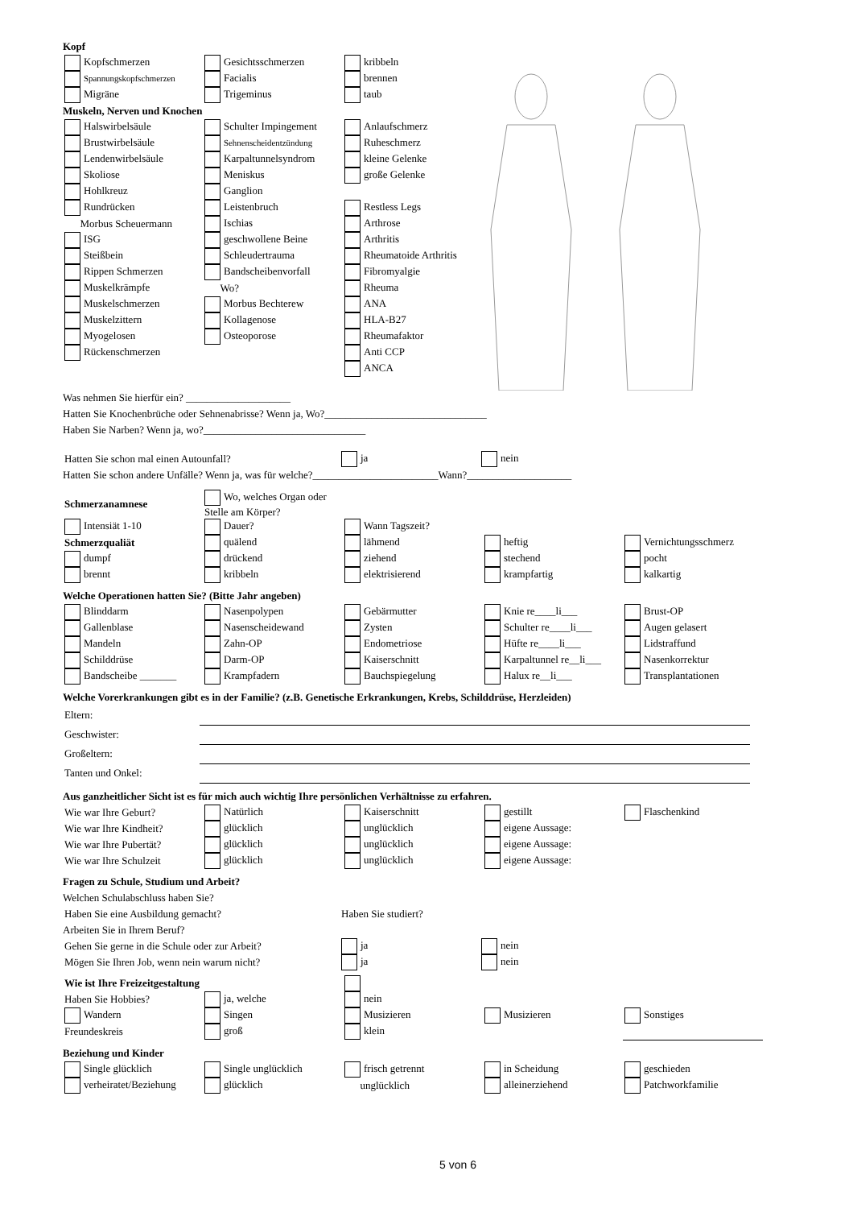Kopf
| Kopfschmerzen | Gesichtsschmerzen | kribbeln |
| Spannungskopfschmerzen | Facialis | brennen |
| Migräne | Trigeminus | taub |
Muskeln, Nerven und Knochen
| Halswirbelsäule | Schulter Impingement | Anlaufschmerz |
| Brustwirbelsäule | Sehnenscheidentzündung | Ruheschmerz |
| Lendenwirbelsäule | Karpaltunnelsyndrom | kleine Gelenke |
| Skoliose | Meniskus | große Gelenke |
| Hohlkreuz | Ganglion | |
| Rundrücken | Leistenbruch | Restless Legs |
| Morbus Scheuermann | Ischias | Arthrose |
| ISG | geschwollene Beine | Arthritis |
| Steißbein | Schleudertrauma | Rheumatoide Arthritis |
| Rippen Schmerzen | Bandscheibenvorfall | Fibromyalgie |
| Muskelkrämpfe | Wo? | Rheuma |
| Muskelschmerzen | Morbus Bechterew | ANA |
| Muskelzittern | Kollagenose | HLA-B27 |
| Myogelosen | Osteoporose | Rheumafaktor |
| Rückenschmerzen | | Anti CCP |
| | | ANCA |
Was nehmen Sie hierfür ein? ____________________
Hatten Sie Knochenbrüche oder Sehnenabrisse? Wenn ja, Wo?_______________________________
Haben Sie Narben? Wenn ja, wo?_______________________________
| Hatten Sie schon mal einen Autounfall? | ja | nein |
Hatten Sie schon andere Unfälle? Wenn ja, was für welche?________________________Wann?____________________
| Schmerzanamnese | Wo, welches Organ oder Stelle am Körper? | | | |
| Intensiät 1-10 | Dauer? | Wann Tagszeit? | | |
| Schmerzqualiät | quälend | lähmend | heftig | Vernichtungsschmerz |
| dumpf | drückend | ziehend | stechend | pocht |
| brennt | kribbeln | elektrisierend | krampfartig | kalkartig |
Welche Operationen hatten Sie? (Bitte Jahr angeben)
| Blinddarm | Nasenpolypen | Gebärmutter | Knie re____li___ | Brust-OP |
| Gallenblase | Nasenscheidewand | Zysten | Schulter re____li___ | Augen gelasert |
| Mandeln | Zahn-OP | Endometriose | Hüfte re____li___ | Lidstraffund |
| Schilddrüse | Darm-OP | Kaiserschnitt | Karpaltunnel re__li___ | Nasenkorrektur |
| Bandscheibe _______ | Krampfadern | Bauchspiegelung | Halux re__li___ | Transplantationen |
Welche Vorerkrankungen gibt es in der Familie? (z.B. Genetische Erkrankungen, Krebs, Schilddrüse, Herzleiden)
| Eltern: | |
| Geschwister: | |
| Großeltern: | |
| Tanten und Onkel: | |
Aus ganzheitlicher Sicht ist es für mich auch wichtig Ihre persönlichen Verhältnisse zu erfahren.
| Wie war Ihre Geburt? | Natürlich | Kaiserschnitt | gestillt | Flaschenkind |
| Wie war Ihre Kindheit? | glücklich | unglücklich | eigene Aussage: | |
| Wie war Ihre Pubertät? | glücklich | unglücklich | eigene Aussage: | |
| Wie war Ihre Schulzeit | glücklich | unglücklich | eigene Aussage: | |
Fragen zu Schule, Studium und Arbeit?
Welchen Schulabschluss haben Sie?
| Haben Sie eine Ausbildung gemacht? | Haben Sie studiert? |
Arbeiten Sie in Ihrem Beruf?
| Gehen Sie gerne in die Schule oder zur Arbeit? | ja | nein |
| Mögen Sie Ihren Job, wenn nein warum nicht? | ja | nein |
| Wie ist Ihre Freizeitgestaltung | | | | |
| Haben Sie Hobbies? | ja, welche | nein | | |
| Wandern | Singen | Musizieren | Musizieren | Sonstiges |
| Freundeskreis | groß | klein | | |
Beziehung und Kinder
| Single glücklich | Single unglücklich | frisch getrennt | in Scheidung | geschieden |
| verheiratet/Beziehung | glücklich | unglücklich | alleinerziehend | Patchworkfamilie |
5 von 6